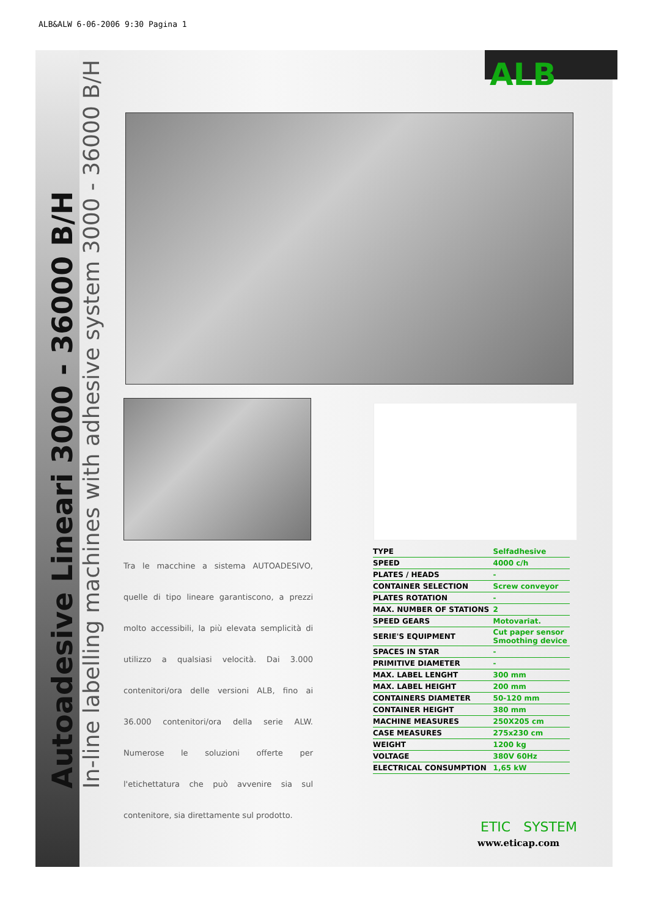ALB&ALW 6-06-2006 9:30 Pagina 1
Autoadesive Lineari 3000 - 36000 B/H
In-line labelling machines with adhesive system 3000 - 36000 B/H
ALB
Tra le macchine a sistema AUTOADESIVO, quelle di tipo lineare garantiscono, a prezzi molto accessibili, la più elevata semplicità di utilizzo a qualsiasi velocità. Dai 3.000 contenitori/ora delle versioni ALB, fino ai 36.000 contenitori/ora della serie ALW. Numerose le soluzioni offerte per l'etichettatura che può avvenire sia sul contenitore, sia direttamente sul prodotto.
| TYPE | Selfadhesive |
| SPEED | 4000 c/h |
| PLATES / HEADS | - |
| CONTAINER SELECTION | Screw conveyor |
| PLATES ROTATION | - |
| MAX. NUMBER OF STATIONS | 2 |
| SPEED GEARS | Motovariat. |
| SERIE'S EQUIPMENT | Cut paper sensor Smoothing device |
| SPACES IN STAR | - |
| PRIMITIVE DIAMETER | - |
| MAX. LABEL LENGHT | 300 mm |
| MAX. LABEL HEIGHT | 200 mm |
| CONTAINERS DIAMETER | 50-120 mm |
| CONTAINER HEIGHT | 380 mm |
| MACHINE MEASURES | 250X205 cm |
| CASE MEASURES | 275x230 cm |
| WEIGHT | 1200 kg |
| VOLTAGE | 380V 60Hz |
| ELECTRICAL CONSUMPTION | 1,65 kW |
ETIC SYSTEM
www.eticap.com